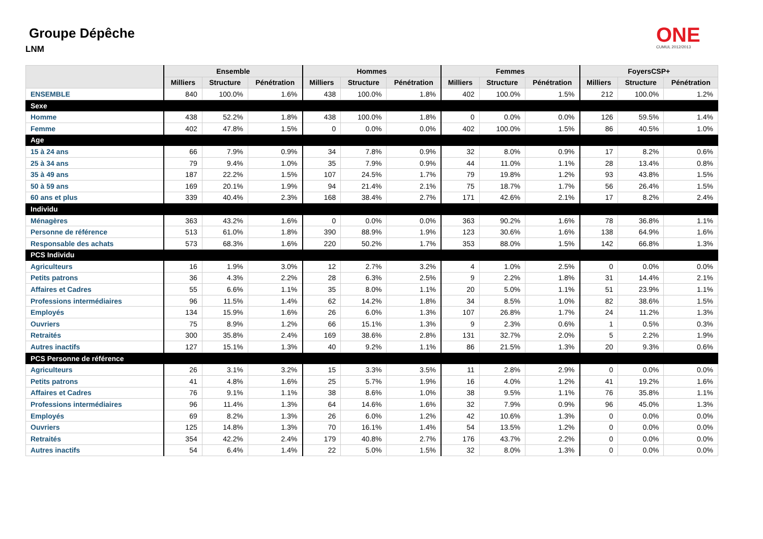Groupe Dépêche
LNM
ONE
CUMUL 2012/2013
| | Ensemble | | | Hommes | | | Femmes | | | FoyersCSP+ | | |
| --- | --- | --- | --- | --- | --- | --- | --- | --- | --- | --- | --- | --- |
| | Milliers | Structure | Pénétration | Milliers | Structure | Pénétration | Milliers | Structure | Pénétration | Milliers | Structure | Pénétration |
| ENSEMBLE | 840 | 100.0% | 1.6% | 438 | 100.0% | 1.8% | 402 | 100.0% | 1.5% | 212 | 100.0% | 1.2% |
| Sexe | | | | | | | | | | | | |
| Homme | 438 | 52.2% | 1.8% | 438 | 100.0% | 1.8% | 0 | 0.0% | 0.0% | 126 | 59.5% | 1.4% |
| Femme | 402 | 47.8% | 1.5% | 0 | 0.0% | 0.0% | 402 | 100.0% | 1.5% | 86 | 40.5% | 1.0% |
| Age | | | | | | | | | | | | |
| 15 à 24 ans | 66 | 7.9% | 0.9% | 34 | 7.8% | 0.9% | 32 | 8.0% | 0.9% | 17 | 8.2% | 0.6% |
| 25 à 34 ans | 79 | 9.4% | 1.0% | 35 | 7.9% | 0.9% | 44 | 11.0% | 1.1% | 28 | 13.4% | 0.8% |
| 35 à 49 ans | 187 | 22.2% | 1.5% | 107 | 24.5% | 1.7% | 79 | 19.8% | 1.2% | 93 | 43.8% | 1.5% |
| 50 à 59 ans | 169 | 20.1% | 1.9% | 94 | 21.4% | 2.1% | 75 | 18.7% | 1.7% | 56 | 26.4% | 1.5% |
| 60 ans et plus | 339 | 40.4% | 2.3% | 168 | 38.4% | 2.7% | 171 | 42.6% | 2.1% | 17 | 8.2% | 2.4% |
| Individu | | | | | | | | | | | | |
| Ménagères | 363 | 43.2% | 1.6% | 0 | 0.0% | 0.0% | 363 | 90.2% | 1.6% | 78 | 36.8% | 1.1% |
| Personne de référence | 513 | 61.0% | 1.8% | 390 | 88.9% | 1.9% | 123 | 30.6% | 1.6% | 138 | 64.9% | 1.6% |
| Responsable des achats | 573 | 68.3% | 1.6% | 220 | 50.2% | 1.7% | 353 | 88.0% | 1.5% | 142 | 66.8% | 1.3% |
| PCS Individu | | | | | | | | | | | | |
| Agriculteurs | 16 | 1.9% | 3.0% | 12 | 2.7% | 3.2% | 4 | 1.0% | 2.5% | 0 | 0.0% | 0.0% |
| Petits patrons | 36 | 4.3% | 2.2% | 28 | 6.3% | 2.5% | 9 | 2.2% | 1.8% | 31 | 14.4% | 2.1% |
| Affaires et Cadres | 55 | 6.6% | 1.1% | 35 | 8.0% | 1.1% | 20 | 5.0% | 1.1% | 51 | 23.9% | 1.1% |
| Professions intermédiaires | 96 | 11.5% | 1.4% | 62 | 14.2% | 1.8% | 34 | 8.5% | 1.0% | 82 | 38.6% | 1.5% |
| Employés | 134 | 15.9% | 1.6% | 26 | 6.0% | 1.3% | 107 | 26.8% | 1.7% | 24 | 11.2% | 1.3% |
| Ouvriers | 75 | 8.9% | 1.2% | 66 | 15.1% | 1.3% | 9 | 2.3% | 0.6% | 1 | 0.5% | 0.3% |
| Retraités | 300 | 35.8% | 2.4% | 169 | 38.6% | 2.8% | 131 | 32.7% | 2.0% | 5 | 2.2% | 1.9% |
| Autres inactifs | 127 | 15.1% | 1.3% | 40 | 9.2% | 1.1% | 86 | 21.5% | 1.3% | 20 | 9.3% | 0.6% |
| PCS Personne de référence | | | | | | | | | | | | |
| Agriculteurs | 26 | 3.1% | 3.2% | 15 | 3.3% | 3.5% | 11 | 2.8% | 2.9% | 0 | 0.0% | 0.0% |
| Petits patrons | 41 | 4.8% | 1.6% | 25 | 5.7% | 1.9% | 16 | 4.0% | 1.2% | 41 | 19.2% | 1.6% |
| Affaires et Cadres | 76 | 9.1% | 1.1% | 38 | 8.6% | 1.0% | 38 | 9.5% | 1.1% | 76 | 35.8% | 1.1% |
| Professions intermédiaires | 96 | 11.4% | 1.3% | 64 | 14.6% | 1.6% | 32 | 7.9% | 0.9% | 96 | 45.0% | 1.3% |
| Employés | 69 | 8.2% | 1.3% | 26 | 6.0% | 1.2% | 42 | 10.6% | 1.3% | 0 | 0.0% | 0.0% |
| Ouvriers | 125 | 14.8% | 1.3% | 70 | 16.1% | 1.4% | 54 | 13.5% | 1.2% | 0 | 0.0% | 0.0% |
| Retraités | 354 | 42.2% | 2.4% | 179 | 40.8% | 2.7% | 176 | 43.7% | 2.2% | 0 | 0.0% | 0.0% |
| Autres inactifs | 54 | 6.4% | 1.4% | 22 | 5.0% | 1.5% | 32 | 8.0% | 1.3% | 0 | 0.0% | 0.0% |